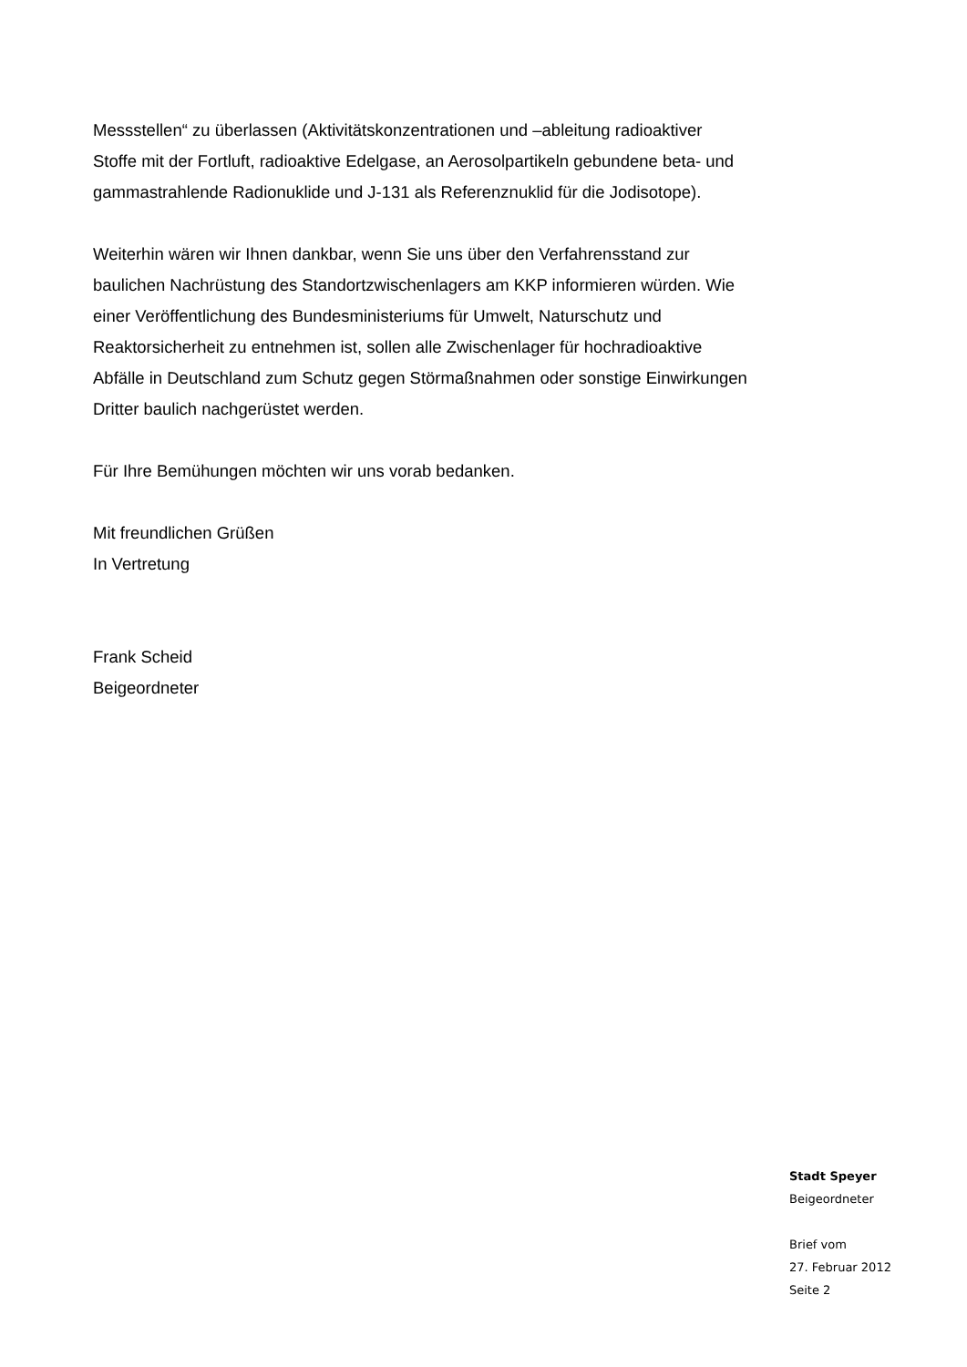Messstellen“ zu überlassen (Aktivitätskonzentrationen und –ableitung radioaktiver Stoffe mit der Fortluft, radioaktive Edelgase, an Aerosolpartikeln gebundene beta- und gammastrahlende Radionuklide und J-131 als Referenznuklid für die Jodisotope).
Weiterhin wären wir Ihnen dankbar, wenn Sie uns über den Verfahrensstand zur baulichen Nachrüstung des Standortzwischenlagers am KKP informieren würden. Wie einer Veröffentlichung des Bundesministeriums für Umwelt, Naturschutz und Reaktorsicherheit zu entnehmen ist, sollen alle Zwischenlager für hochradioaktive Abfälle in Deutschland zum Schutz gegen Störmaßnahmen oder sonstige Einwirkungen Dritter baulich nachgerüstet werden.
Für Ihre Bemühungen möchten wir uns vorab bedanken.
Mit freundlichen Grüßen
In Vertretung
Frank Scheid
Beigeordneter
Stadt Speyer
Beigeordneter
Brief vom
27. Februar 2012
Seite 2